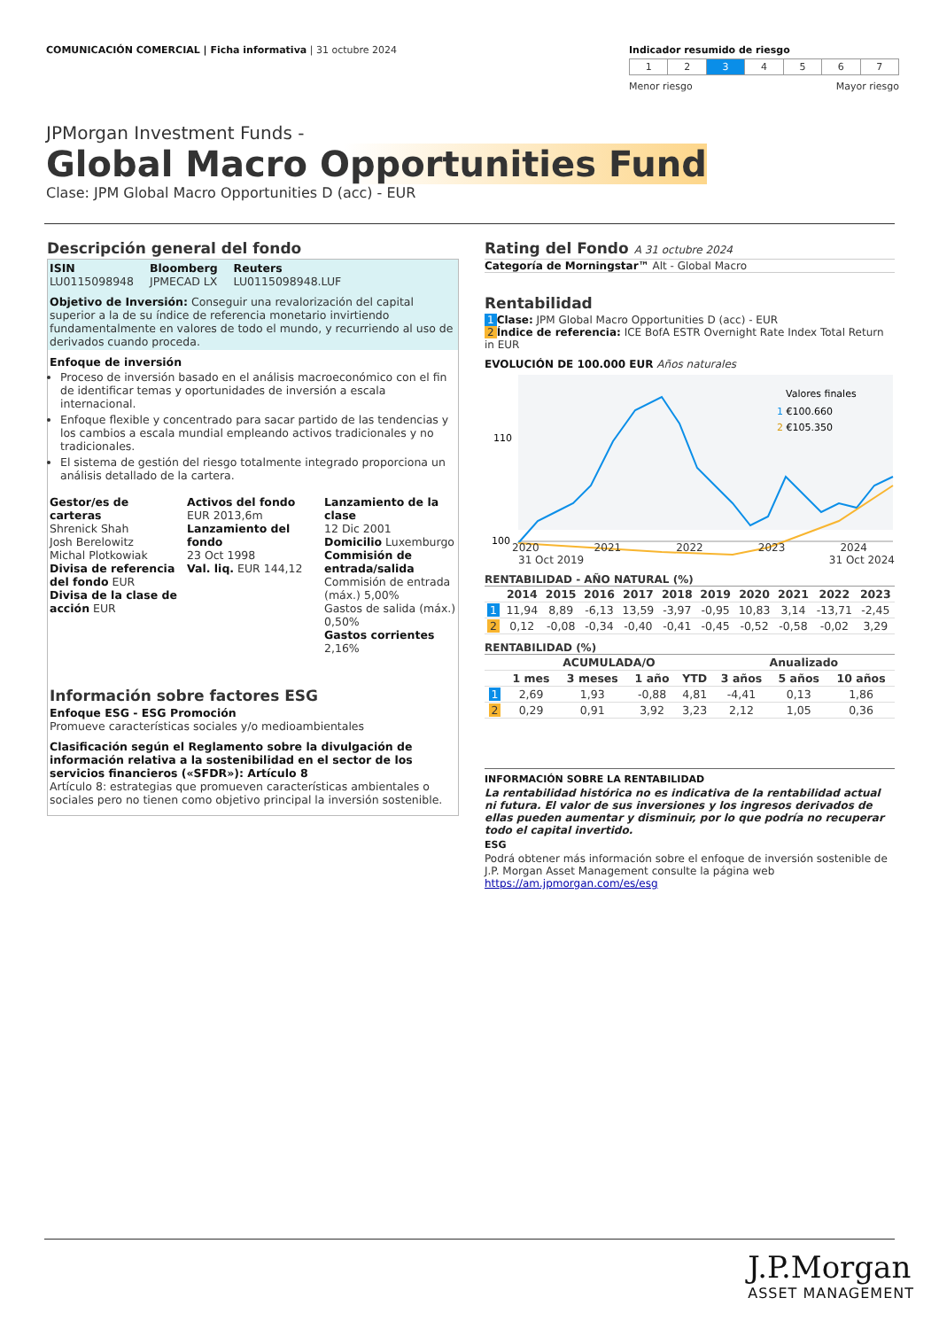COMUNICACIÓN COMERCIAL | Ficha informativa | 31 octubre 2024
Indicador resumido de riesgo
| 1 | 2 | 3 | 4 | 5 | 6 | 7 |
Menor riesgo Mayor riesgo
JPMorgan Investment Funds -
Global Macro Opportunities Fund
Clase: JPM Global Macro Opportunities D (acc) - EUR
Descripción general del fondo
ISIN
LU0115098948
Bloomberg
JPMECAD LX
Reuters
LU0115098948.LUF
Objetivo de Inversión: Conseguir una revalorización del capital superior a la de su índice de referencia monetario invirtiendo fundamentalmente en valores de todo el mundo, y recurriendo al uso de derivados cuando proceda.
Enfoque de inversión
Proceso de inversión basado en el análisis macroeconómico con el fin de identificar temas y oportunidades de inversión a escala internacional.
Enfoque flexible y concentrado para sacar partido de las tendencias y los cambios a escala mundial empleando activos tradicionales y no tradicionales.
El sistema de gestión del riesgo totalmente integrado proporciona un análisis detallado de la cartera.
Gestor/es de carteras
Shrenick Shah
Josh Berelowitz
Michal Plotkowiak
Divisa de referencia del fondo EUR
Divisa de la clase de acción EUR
Activos del fondo
EUR 2013,6m
Lanzamiento del fondo
23 Oct 1998
Val. liq. EUR 144,12
Lanzamiento de la clase
12 Dic 2001
Domicilio Luxemburgo
Commisión de entrada/salida
Commisión de entrada (máx.) 5,00%
Gastos de salida (máx.) 0,50%
Gastos corrientes 2,16%
Información sobre factores ESG
Enfoque ESG - ESG Promoción
Promueve características sociales y/o medioambientales
Clasificación según el Reglamento sobre la divulgación de información relativa a la sostenibilidad en el sector de los servicios financieros («SFDR»): Artículo 8
Artículo 8: estrategias que promueven características ambientales o sociales pero no tienen como objetivo principal la inversión sostenible.
Rating del Fondo A 31 octubre 2024
Categoría de Morningstar™ Alt - Global Macro
Rentabilidad
1 Clase: JPM Global Macro Opportunities D (acc) - EUR
2 Índice de referencia: ICE BofA ESTR Overnight Rate Index Total Return in EUR
EVOLUCIÓN DE 100.000 EUR Años naturales
110
100
Valores finales
1 €100.660
2 €105.350
2020 2021 2022 2023 2024
31 Oct 2019 31 Oct 2024
RENTABILIDAD - AÑO NATURAL (%)
| | 2014 | 2015 | 2016 | 2017 | 2018 | 2019 | 2020 | 2021 | 2022 | 2023 |
| --- | --- | --- | --- | --- | --- | --- | --- | --- | --- | --- |
| 1 | 11,94 | 8,89 | -6,13 | 13,59 | -3,97 | -0,95 | 10,83 | 3,14 | -13,71 | -2,45 |
| 2 | 0,12 | -0,08 | -0,34 | -0,40 | -0,41 | -0,45 | -0,52 | -0,58 | -0,02 | 3,29 |
RENTABILIDAD (%)
| | ACUMULADA/O | | | | Anualizado | | |
| --- | --- | --- | --- | --- | --- | --- | --- |
| | 1 mes | 3 meses | 1 año | YTD | 3 años | 5 años | 10 años |
| 1 | 2,69 | 1,93 | -0,88 | 4,81 | -4,41 | 0,13 | 1,86 |
| 2 | 0,29 | 0,91 | 3,92 | 3,23 | 2,12 | 1,05 | 0,36 |
INFORMACIÓN SOBRE LA RENTABILIDAD
La rentabilidad histórica no es indicativa de la rentabilidad actual ni futura. El valor de sus inversiones y los ingresos derivados de ellas pueden aumentar y disminuir, por lo que podría no recuperar todo el capital invertido.
ESG
Podrá obtener más información sobre el enfoque de inversión sostenible de J.P. Morgan Asset Management consulte la página web https://am.jpmorgan.com/es/esg
J.P.Morgan
ASSET MANAGEMENT